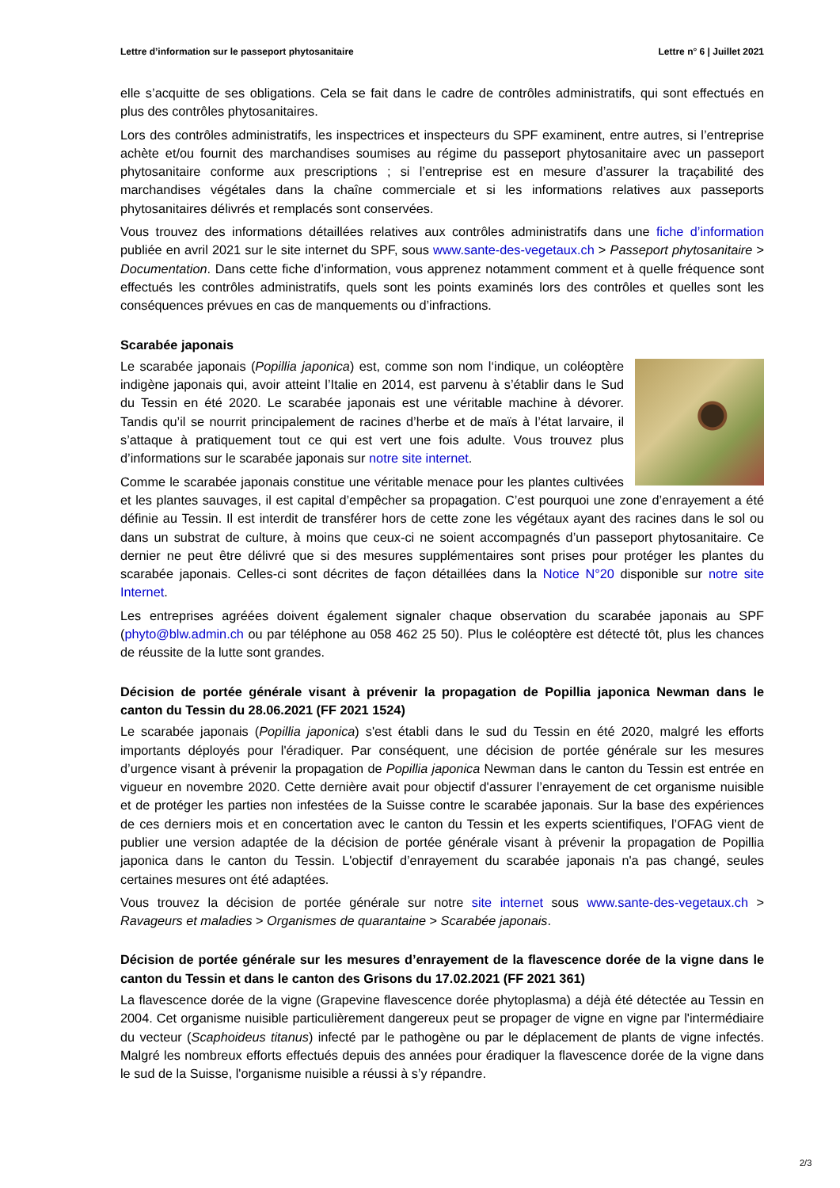Lettre d’information sur le passeport phytosanitaire Lettre n° 6 | Juillet 2021
elle s’acquitte de ses obligations. Cela se fait dans le cadre de contrôles administratifs, qui sont effectués en plus des contrôles phytosanitaires.
Lors des contrôles administratifs, les inspectrices et inspecteurs du SPF examinent, entre autres, si l’entreprise achète et/ou fournit des marchandises soumises au régime du passeport phytosanitaire avec un passeport phytosanitaire conforme aux prescriptions ; si l’entreprise est en mesure d’assurer la traçabilité des marchandises végétales dans la chaîne commerciale et si les informations relatives aux passeports phytosanitaires délivrés et remplacés sont conservées.
Vous trouvez des informations détaillées relatives aux contrôles administratifs dans une fiche d’information publiée en avril 2021 sur le site internet du SPF, sous www.sante-des-vegetaux.ch > Passeport phytosanitaire > Documentation. Dans cette fiche d’information, vous apprenez notamment comment et à quelle fréquence sont effectués les contrôles administratifs, quels sont les points examinés lors des contrôles et quelles sont les conséquences prévues en cas de manquements ou d’infractions.
Scarabée japonais
Le scarabée japonais (Popillia japonica) est, comme son nom l‘indique, un coléoptère indigène japonais qui, avoir atteint l’Italie en 2014, est parvenu à s’établir dans le Sud du Tessin en été 2020. Le scarabée japonais est une véritable machine à dévorer. Tandis qu’il se nourrit principalement de racines d’herbe et de maïs à l’état larvaire, il s’attaque à pratiquement tout ce qui est vert une fois adulte. Vous trouvez plus d’informations sur le scarabée japonais sur notre site internet.
Comme le scarabée japonais constitue une véritable menace pour les plantes cultivées et les plantes sauvages, il est capital d’empêcher sa propagation. C’est pourquoi une zone d’enrayement a été définie au Tessin. Il est interdit de transférer hors de cette zone les végétaux ayant des racines dans le sol ou dans un substrat de culture, à moins que ceux-ci ne soient accompagnés d’un passeport phytosanitaire. Ce dernier ne peut être délivré que si des mesures supplémentaires sont prises pour protéger les plantes du scarabée japonais. Celles-ci sont décrites de façon détaillées dans la Notice N°20 disponible sur notre site Internet.
Les entreprises agréées doivent également signaler chaque observation du scarabée japonais au SPF (phyto@blw.admin.ch ou par téléphone au 058 462 25 50). Plus le coléoptère est détecté tôt, plus les chances de réussite de la lutte sont grandes.
Décision de portée générale visant à prévenir la propagation de Popillia japonica Newman dans le canton du Tessin du 28.06.2021 (FF 2021 1524)
Le scarabée japonais (Popillia japonica) s'est établi dans le sud du Tessin en été 2020, malgré les efforts importants déployés pour l'éradiquer. Par conséquent, une décision de portée générale sur les mesures d’urgence visant à prévenir la propagation de Popillia japonica Newman dans le canton du Tessin est entrée en vigueur en novembre 2020. Cette dernière avait pour objectif d'assurer l’enrayement de cet organisme nuisible et de protéger les parties non infestées de la Suisse contre le scarabée japonais. Sur la base des expériences de ces derniers mois et en concertation avec le canton du Tessin et les experts scientifiques, l’OFAG vient de publier une version adaptée de la décision de portée générale visant à prévenir la propagation de Popillia japonica dans le canton du Tessin. L'objectif d’enrayement du scarabée japonais n'a pas changé, seules certaines mesures ont été adaptées.
Vous trouvez la décision de portée générale sur notre site internet sous www.sante-des-vegetaux.ch > Ravageurs et maladies > Organismes de quarantaine > Scarabée japonais.
Décision de portée générale sur les mesures d’enrayement de la flavescence dorée de la vigne dans le canton du Tessin et dans le canton des Grisons du 17.02.2021 (FF 2021 361)
La flavescence dorée de la vigne (Grapevine flavescence dorée phytoplasma) a déjà été détectée au Tessin en 2004. Cet organisme nuisible particulièrement dangereux peut se propager de vigne en vigne par l'intermédiaire du vecteur (Scaphoideus titanus) infecté par le pathogène ou par le déplacement de plants de vigne infectés. Malgré les nombreux efforts effectués depuis des années pour éradiquer la flavescence dorée de la vigne dans le sud de la Suisse, l'organisme nuisible a réussi à s’y répandre.
2/3